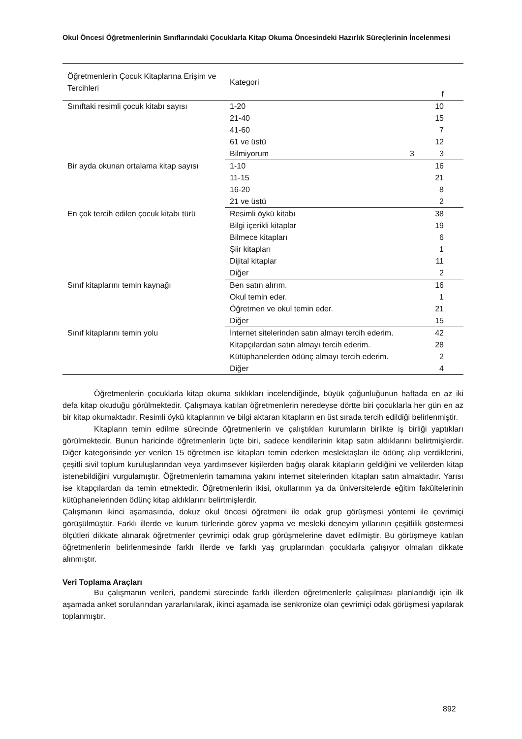Okul Öncesi Öğretmenlerinin Sınıflarındaki Çocuklarla Kitap Okuma Öncesindeki Hazırlık Süreçlerinin İncelenmesi
| Öğretmenlerin Çocuk Kitaplarına Erişim ve Tercihleri | Kategori | f |
| --- | --- | --- |
| Sınıftaki resimli çocuk kitabı sayısı | 1-20 | 10 |
| | 21-40 | 15 |
| | 41-60 | 7 |
| | 61 ve üstü | 12 |
| | Bilmiyorum 3 | 3 |
| Bir ayda okunan ortalama kitap sayısı | 1-10 | 16 |
| | 11-15 | 21 |
| | 16-20 | 8 |
| | 21 ve üstü | 2 |
| En çok tercih edilen çocuk kitabı türü | Resimli öykü kitabı | 38 |
| | Bilgi içerikli kitaplar | 19 |
| | Bilmece kitapları | 6 |
| | Şiir kitapları | 1 |
| | Dijital kitaplar | 11 |
| | Diğer | 2 |
| Sınıf kitaplarını temin kaynağı | Ben satın alırım. | 16 |
| | Okul temin eder. | 1 |
| | Öğretmen ve okul temin eder. | 21 |
| | Diğer | 15 |
| Sınıf kitaplarını temin yolu | İnternet sitelerinden satın almayı tercih ederim. | 42 |
| | Kitapçılardan satın almayı tercih ederim. | 28 |
| | Kütüphanelerden ödünç almayı tercih ederim. | 2 |
| | Diğer | 4 |
Öğretmenlerin çocuklarla kitap okuma sıklıkları incelendiğinde, büyük çoğunluğunun haftada en az iki defa kitap okuduğu görülmektedir. Çalışmaya katılan öğretmenlerin neredeyse dörtte biri çocuklarla her gün en az bir kitap okumaktadır. Resimli öykü kitaplarının ve bilgi aktaran kitapların en üst sırada tercih edildiği belirlenmiştir.
Kitapların temin edilme sürecinde öğretmenlerin ve çalıştıkları kurumların birlikte iş birliği yaptıkları görülmektedir. Bunun haricinde öğretmenlerin üçte biri, sadece kendilerinin kitap satın aldıklarını belirtmişlerdir. Diğer kategorisinde yer verilen 15 öğretmen ise kitapları temin ederken meslektaşları ile ödünç alıp verdiklerini, çeşitli sivil toplum kuruluşlarından veya yardımsever kişilerden bağış olarak kitapların geldiğini ve velilerden kitap istenebildiğini vurgulamıştır. Öğretmenlerin tamamına yakını internet sitelerinden kitapları satın almaktadır. Yarısı ise kitapçılardan da temin etmektedir. Öğretmenlerin ikisi, okullarının ya da üniversitelerde eğitim fakültelerinin kütüphanelerinden ödünç kitap aldıklarını belirtmişlerdir.
Çalışmanın ikinci aşamasında, dokuz okul öncesi öğretmeni ile odak grup görüşmesi yöntemi ile çevrimiçi görüşülmüştür. Farklı illerde ve kurum türlerinde görev yapma ve mesleki deneyim yıllarının çeşitlilik göstermesi ölçütleri dikkate alınarak öğretmenler çevrimiçi odak grup görüşmelerine davet edilmiştir. Bu görüşmeye katılan öğretmenlerin belirlenmesinde farklı illerde ve farklı yaş gruplarından çocuklarla çalışıyor olmaları dikkate alınmıştır.
Veri Toplama Araçları
Bu çalışmanın verileri, pandemi sürecinde farklı illerden öğretmenlerle çalışılması planlandığı için ilk aşamada anket sorularından yararlanılarak, ikinci aşamada ise senkronize olan çevrimiçi odak görüşmesi yapılarak toplanmıştır.
892